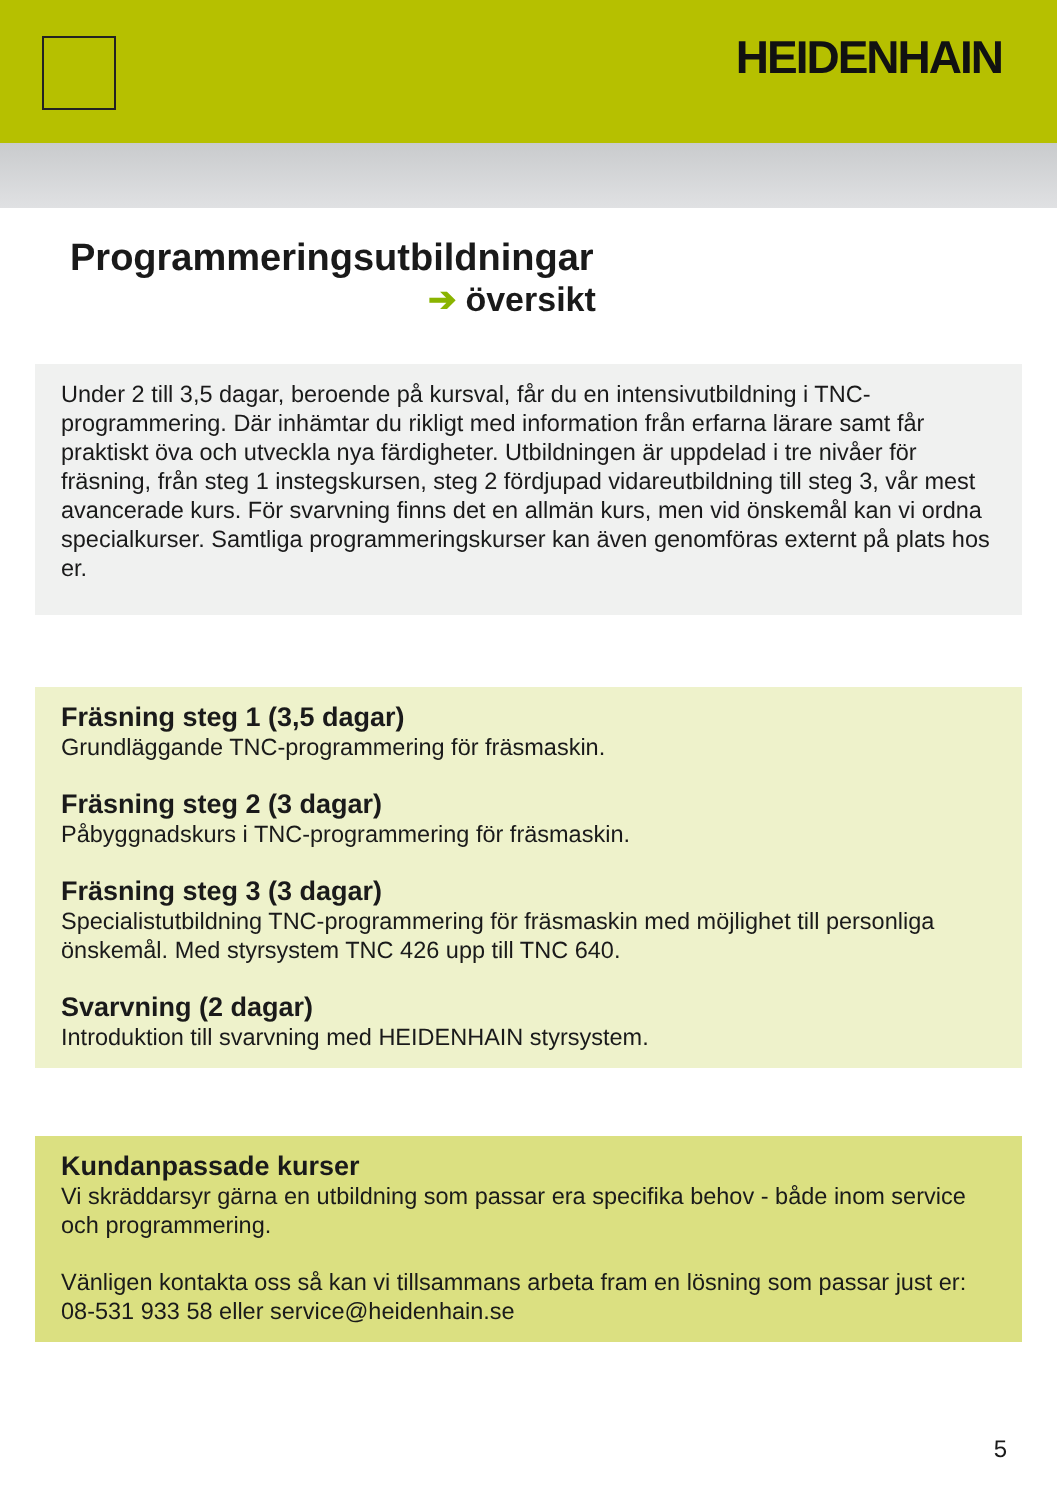HEIDENHAIN
Programmeringsutbildningar
➔ översikt
Under 2 till 3,5 dagar, beroende på kursval, får du en intensivutbildning i TNC-programmering. Där inhämtar du rikligt med information från erfarna lärare samt får praktiskt öva och utveckla nya färdigheter. Utbildningen är uppdelad i tre nivåer för fräsning, från steg 1 instegskursen, steg 2 fördjupad vidareutbildning till steg 3, vår mest avancerade kurs. För svarvning finns det en allmän kurs, men vid önskemål kan vi ordna specialkurser. Samtliga programmeringskurser kan även genomföras externt på plats hos er.
Fräsning steg 1 (3,5 dagar)
Grundläggande TNC-programmering för fräsmaskin.
Fräsning steg 2 (3 dagar)
Påbyggnadskurs i TNC-programmering för fräsmaskin.
Fräsning steg 3 (3 dagar)
Specialistutbildning TNC-programmering för fräsmaskin med möjlighet till personliga önskemål. Med styrsystem TNC 426 upp till TNC 640.
Svarvning (2 dagar)
Introduktion till svarvning med HEIDENHAIN styrsystem.
Kundanpassade kurser
Vi skräddarsyr gärna en utbildning som passar era specifika behov - både inom service och programmering.
Vänligen kontakta oss så kan vi tillsammans arbeta fram en lösning som passar just er: 08-531 933 58 eller service@heidenhain.se
5